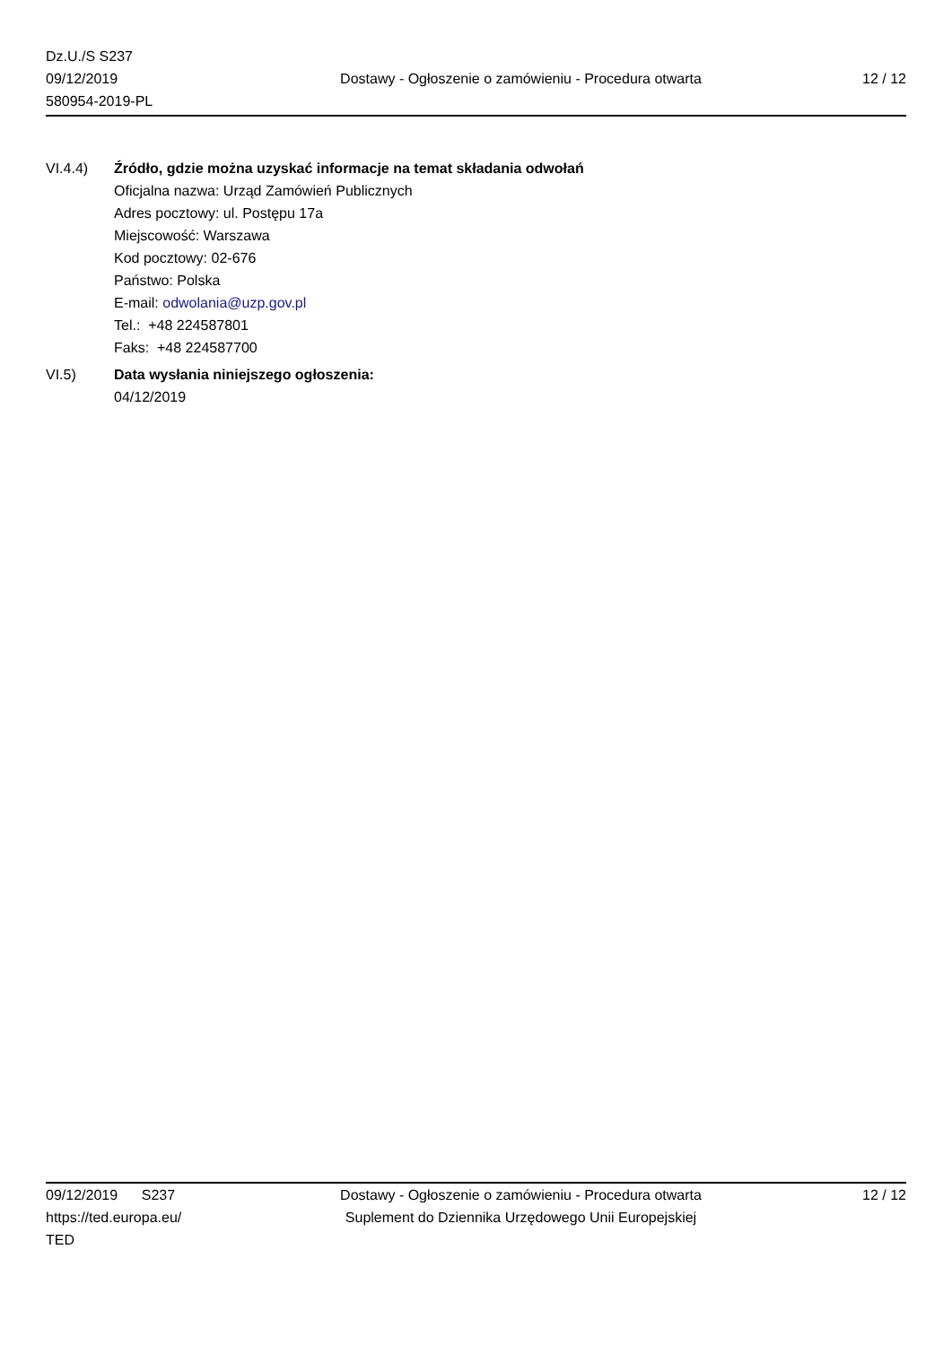Dz.U./S S237
09/12/2019
580954-2019-PL
Dostawy - Ogłoszenie o zamówieniu - Procedura otwarta
12 / 12
VI.4.4) Źródło, gdzie można uzyskać informacje na temat składania odwołań
Oficjalna nazwa: Urząd Zamówień Publicznych
Adres pocztowy: ul. Postępu 17a
Miejscowość: Warszawa
Kod pocztowy: 02-676
Państwo: Polska
E-mail: odwolania@uzp.gov.pl
Tel.: +48 224587801
Faks: +48 224587700
VI.5) Data wysłania niniejszego ogłoszenia:
04/12/2019
09/12/2019 S237
https://ted.europa.eu/
TED
Dostawy - Ogłoszenie o zamówieniu - Procedura otwarta
Suplement do Dziennika Urzędowego Unii Europejskiej
12 / 12